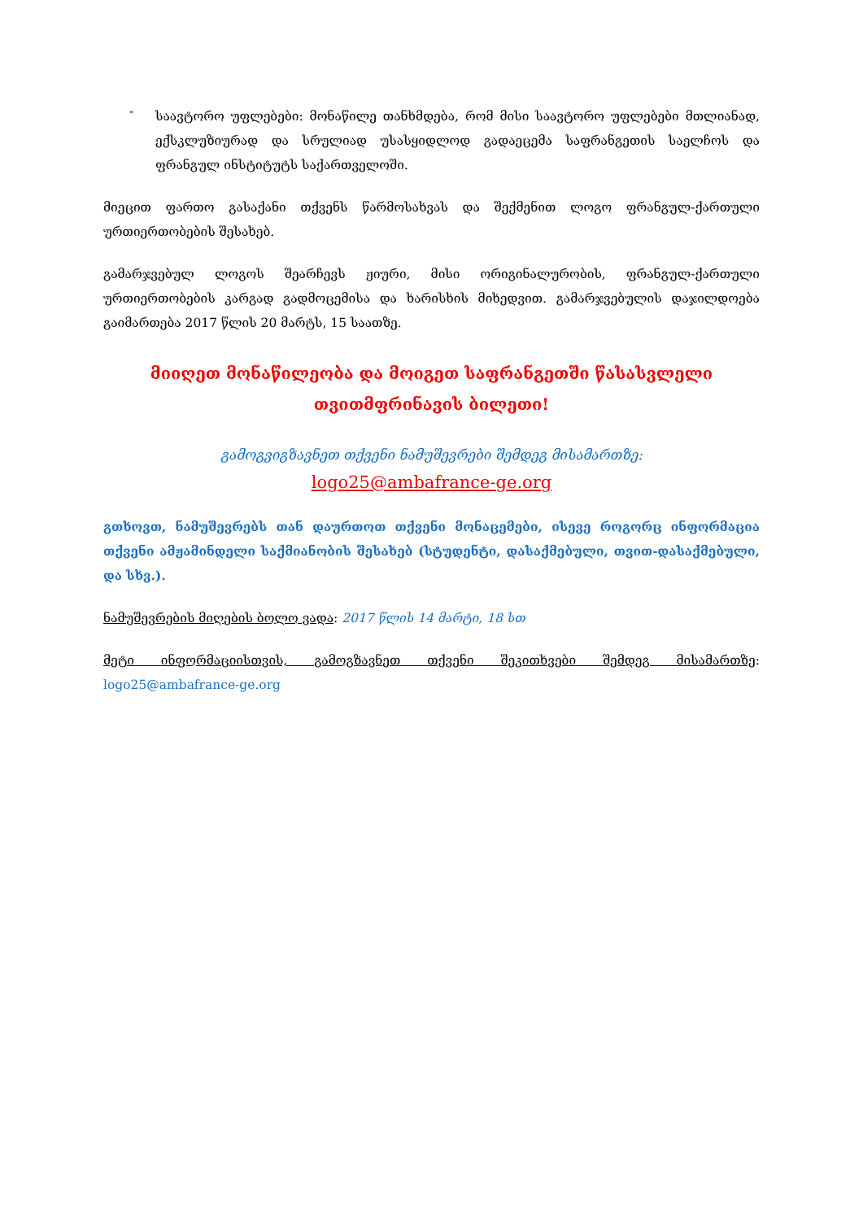-
საავტორო უფლებები: მონაწილე თანხმდება, რომ მისი საავტორო უფლებები მთლიანად, ექსკლუზიურად და სრულიად უსასყიდლოდ გადაეცემა საფრანგეთის საელჩოს და ფრანგულ ინსტიტუტს საქართველოში.
მიეცით ფართო გასაქანი თქვენს წარმოსახვას და შექმენით ლოგო ფრანგულ-ქართული ურთიერთობების შესახებ.
გამარჯვებულ ლოგოს შეარჩევს ჟიური, მისი ორიგინალურობის, ფრანგულ-ქართული ურთიერთობების კარგად გადმოცემისა და ხარისხის მიხედვით. გამარჯვებულის დაჯილდოება გაიმართება 2017 წლის 20 მარტს, 15 საათზე.
მიიღეთ მონაწილეობა და მოიგეთ საფრანგეთში წასასვლელი
თვითმფრინავის ბილეთი!
გამოგვიგზავნეთ თქვენი ნამუშევრები შემდეგ მისამართზე:
logo25@ambafrance-ge.org
გთხოვთ, ნამუშევრებს თან დაურთოთ თქვენი მონაცემები, ისევე როგორც ინფორმაცია თქვენი ამჟამინდელი საქმიანობის შესახებ (სტუდენტი, დასაქმებული, თვით-დასაქმებული, და სხვ.).
ნამუშევრების მიღების ბოლო ვადა: 2017 წლის 14 მარტი, 18 სთ
მეტი ინფორმაციისთვის, გამოგზავნეთ თქვენი შეკითხვები შემდეგ მისამართზე: logo25@ambafrance-ge.org